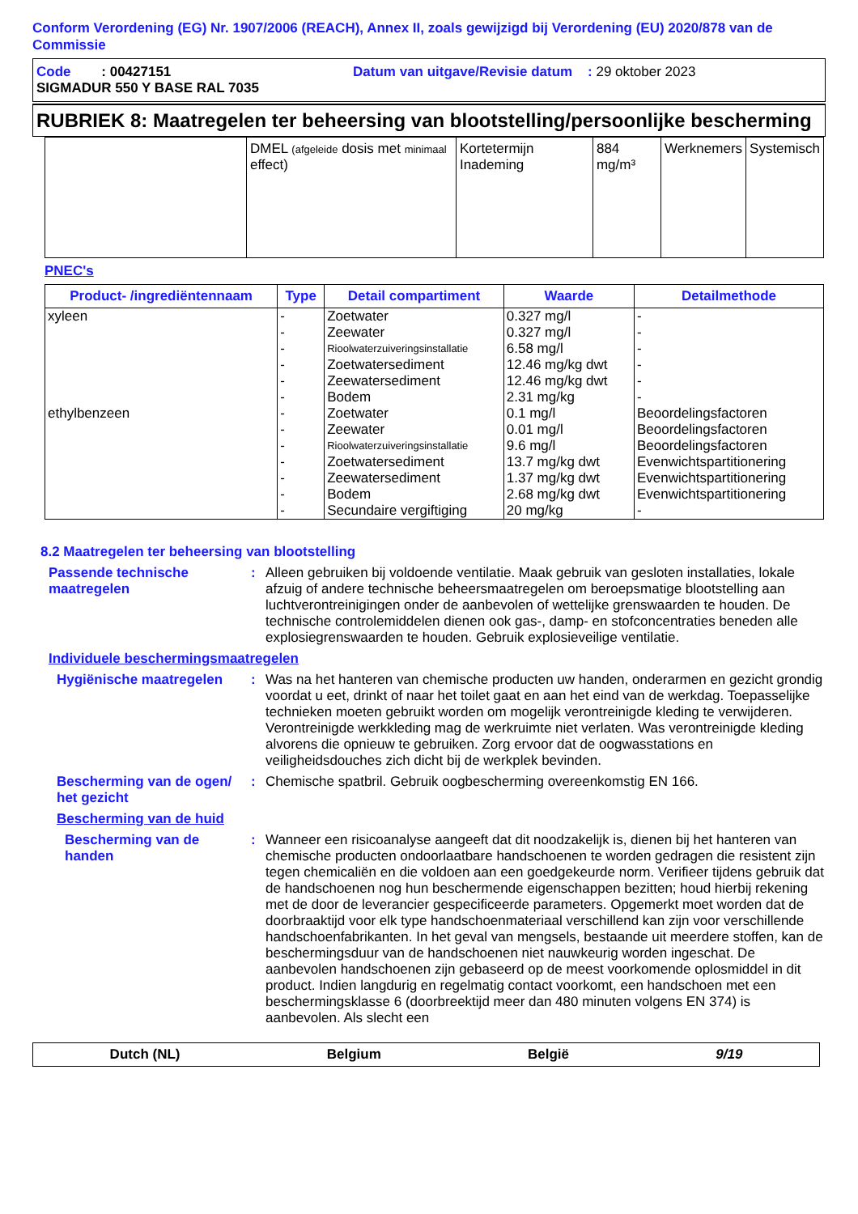Conform Verordening (EG) Nr. 1907/2006 (REACH), Annex II, zoals gewijzigd bij Verordening (EU) 2020/878 van de Commissie
Code : 00427151 Datum van uitgave/Revisie datum : 29 oktober 2023
SIGMADUR 550 Y BASE RAL 7035
RUBRIEK 8: Maatregelen ter beheersing van blootstelling/persoonlijke bescherming
| | DMEL (afgeleide dosis met minimaal effect) | Kortetermijn Inademing | 884 mg/m³ | Werknemers | Systemisch |
PNEC's
| Product- /ingrediëntennaam | Type | Detail compartiment | Waarde | Detailmethode |
| --- | --- | --- | --- | --- |
| xyleen | - | Zoetwater | 0.327 mg/l | - |
| | - | Zeewater | 0.327 mg/l | - |
| | - | Rioolwaterzuiveringsinstallatie | 6.58 mg/l | - |
| | - | Zoetwatersediment | 12.46 mg/kg dwt | - |
| | - | Zeewatersediment | 12.46 mg/kg dwt | - |
| | - | Bodem | 2.31 mg/kg | - |
| ethylbenzeen | - | Zoetwater | 0.1 mg/l | Beoordelingsfactoren |
| | - | Zeewater | 0.01 mg/l | Beoordelingsfactoren |
| | - | Rioolwaterzuiveringsinstallatie | 9.6 mg/l | Beoordelingsfactoren |
| | - | Zoetwatersediment | 13.7 mg/kg dwt | Evenwichtspartitionering |
| | - | Zeewatersediment | 1.37 mg/kg dwt | Evenwichtspartitionering |
| | - | Bodem | 2.68 mg/kg dwt | Evenwichtspartitionering |
| | - | Secundaire vergiftiging | 20 mg/kg | - |
8.2 Maatregelen ter beheersing van blootstelling
Passende technische maatregelen
: Alleen gebruiken bij voldoende ventilatie. Maak gebruik van gesloten installaties, lokale afzuig of andere technische beheersmaatregelen om beroepsmatige blootstelling aan luchtverontreinigingen onder de aanbevolen of wettelijke grenswaarden te houden. De technische controlemiddelen dienen ook gas-, damp- en stofconcentraties beneden alle explosiegrenswaarden te houden. Gebruik explosieveilige ventilatie.
Individuele beschermingsmaatregelen
Hygiënische maatregelen : Was na het hanteren van chemische producten uw handen, onderarmen en gezicht grondig voordat u eet, drinkt of naar het toilet gaat en aan het eind van de werkdag. Toepasselijke technieken moeten gebruikt worden om mogelijk verontreinigde kleding te verwijderen. Verontreinigde werkkleding mag de werkruimte niet verlaten. Was verontreinigde kleding alvorens die opnieuw te gebruiken. Zorg ervoor dat de oogwasstations en veiligheidsdouches zich dicht bij de werkplek bevinden.
Bescherming van de ogen/ het gezicht
: Chemische spatbril. Gebruik oogbescherming overeenkomstig EN 166.
Bescherming van de huid
Bescherming van de handen
: Wanneer een risicoanalyse aangeeft dat dit noodzakelijk is, dienen bij het hanteren van chemische producten ondoorlaatbare handschoenen te worden gedragen die resistent zijn tegen chemicaliën en die voldoen aan een goedgekeurde norm. Verifieer tijdens gebruik dat de handschoenen nog hun beschermende eigenschappen bezitten; houd hierbij rekening met de door de leverancier gespecificeerde parameters. Opgemerkt moet worden dat de doorbraaktijd voor elk type handschoenmateriaal verschillend kan zijn voor verschillende handschoenfabrikanten. In het geval van mengsels, bestaande uit meerdere stoffen, kan de beschermingsduur van de handschoenen niet nauwkeurig worden ingeschat. De aanbevolen handschoenen zijn gebaseerd op de meest voorkomende oplosmiddel in dit product. Indien langdurig en regelmatig contact voorkomt, een handschoen met een beschermingsklasse 6 (doorbreektijd meer dan 480 minuten volgens EN 374) is aanbevolen. Als slecht een
Dutch (NL) Belgium België 9/19